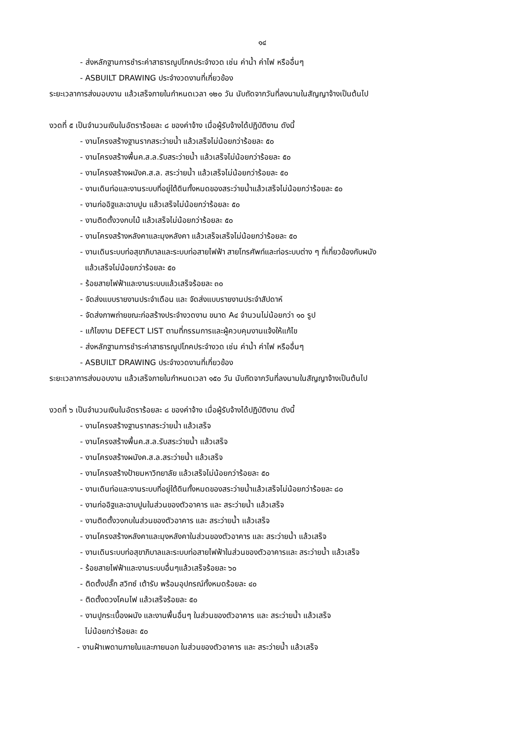๑๔
- ส่งหลักฐานการชำระค่าสาธารณูปโภคประจำงวด เช่น ค่าน้ำ ค่าไฟ หรืออื่นๆ
- ASBUILT DRAWING ประจำงวดงานที่เกี่ยวข้อง
ระยะเวลาการส่งมอบงาน แล้วเสร็จภายในกำหนดเวลา ๑๒๐ วัน นับถัดจากวันที่ลงนามในสัญญาจ้างเป็นต้นไป
งวดที่ ๕ เป็นจำนวนเงินในอัตราร้อยละ ๘ ของค่าจ้าง เมื่อผู้รับจ้างได้ปฏิบัติงาน ดังนี้
- งานโครงสร้างฐานรากสระว่ายน้ำ แล้วเสร็จไม่น้อยกว่าร้อยละ ๕๐
- งานโครงสร้างพื้นค.ส.ล.รับสระว่ายน้ำ แล้วเสร็จไม่น้อยกว่าร้อยละ ๕๐
- งานโครงสร้างผนังค.ส.ล. สระว่ายน้ำ แล้วเสร็จไม่น้อยกว่าร้อยละ ๕๐
- งานเดินท่อและงานระบบที่อยู่ใต้ดินทั้งหมดของสระว่ายน้ำแล้วเสร็จไม่น้อยกว่าร้อยละ ๕๐
- งานก่ออิฐและฉาบปูน แล้วเสร็จไม่น้อยกว่าร้อยละ ๕๐
- งานติดตั้งวงกบไม้ แล้วเสร็จไม่น้อยกว่าร้อยละ ๕๐
- งานโครงสร้างหลังคาและมุงหลังคา แล้วเสร็จเสร็จไม่น้อยกว่าร้อยละ ๕๐
- งานเดินระบบท่อสุขาภิบาลและระบบท่อสายไฟฟ้า สายโทรศัพท์และท่อระบบต่าง ๆ ที่เกี่ยวข้องกับผนัง
แล้วเสร็จไม่น้อยกว่าร้อยละ ๕๐
- ร้อยสายไฟฟ้าและงานระบบแล้วเสร็จร้อยละ ๓๐
- จัดส่งแบบรายงานประจำเดือน และ จัดส่งแบบรายงานประจำสัปดาห์
- จัดส่งภาพถ่ายขณะก่อสร้างประจำงวดงาน ขนาด A๔ จำนวนไม่น้อยกว่า ๑๐ รูป
- แก้ไขงาน DEFECT LIST ตามที่กรรมการและผู้ควบคุมงานแจ้งให้แก้ไข
- ส่งหลักฐานการชำระค่าสาธารณูปโภคประจำงวด เช่น ค่าน้ำ ค่าไฟ หรืออื่นๆ
- ASBUILT DRAWING ประจำงวดงานที่เกี่ยวข้อง
ระยะเวลาการส่งมอบงาน แล้วเสร็จภายในกำหนดเวลา ๑๕๐ วัน นับถัดจากวันที่ลงนามในสัญญาจ้างเป็นต้นไป
งวดที่ ๖ เป็นจำนวนเงินในอัตราร้อยละ ๘ ของค่าจ้าง เมื่อผู้รับจ้างได้ปฏิบัติงาน ดังนี้
- งานโครงสร้างฐานรากสระว่ายน้ำ แล้วเสร็จ
- งานโครงสร้างพื้นค.ส.ล.รับสระว่ายน้ำ แล้วเสร็จ
- งานโครงสร้างผนังค.ส.ล.สระว่ายน้ำ แล้วเสร็จ
- งานโครงสร้างป้ายมหาวิทยาลัย แล้วเสร็จไม่น้อยกว่าร้อยละ ๕๐
- งานเดินท่อและงานระบบที่อยู่ใต้ดินทั้งหมดของสระว่ายน้ำแล้วเสร็จไม่น้อยกว่าร้อยละ ๘๐
- งานก่ออิฐและฉาบปูนในส่วนของตัวอาคาร และ สระว่ายน้ำ แล้วเสร็จ
- งานติดตั้งวงกบในส่วนของตัวอาคาร และ สระว่ายน้ำ แล้วเสร็จ
- งานโครงสร้างหลังคาและมุงหลังคาในส่วนของตัวอาคาร และ สระว่ายน้ำ แล้วเสร็จ
- งานเดินระบบท่อสุขาภิบาลและระบบท่อสายไฟฟ้าในส่วนของตัวอาคารและ สระว่ายน้ำ แล้วเสร็จ
- ร้อยสายไฟฟ้าและงานระบบอื่นๆแล้วเสร็จร้อยละ ๖๐
- ติดตั้งปลั๊ก สวิทซ์ เต้ารับ พร้อมอุปกรณ์ทั้งหมดร้อยละ ๔๐
- ติดตั้งดวงโคมไฟ แล้วเสร็จร้อยละ ๕๐
- งานปูกระเบื้องผนัง และงานพื้นอื่นๆ ในส่วนของตัวอาคาร และ สระว่ายน้ำ แล้วเสร็จ
ไม่น้อยกว่าร้อยละ ๕๐
- งานฝ้าเพดานภายในและภายนอก ในส่วนของตัวอาคาร และ สระว่ายน้ำ แล้วเสร็จ